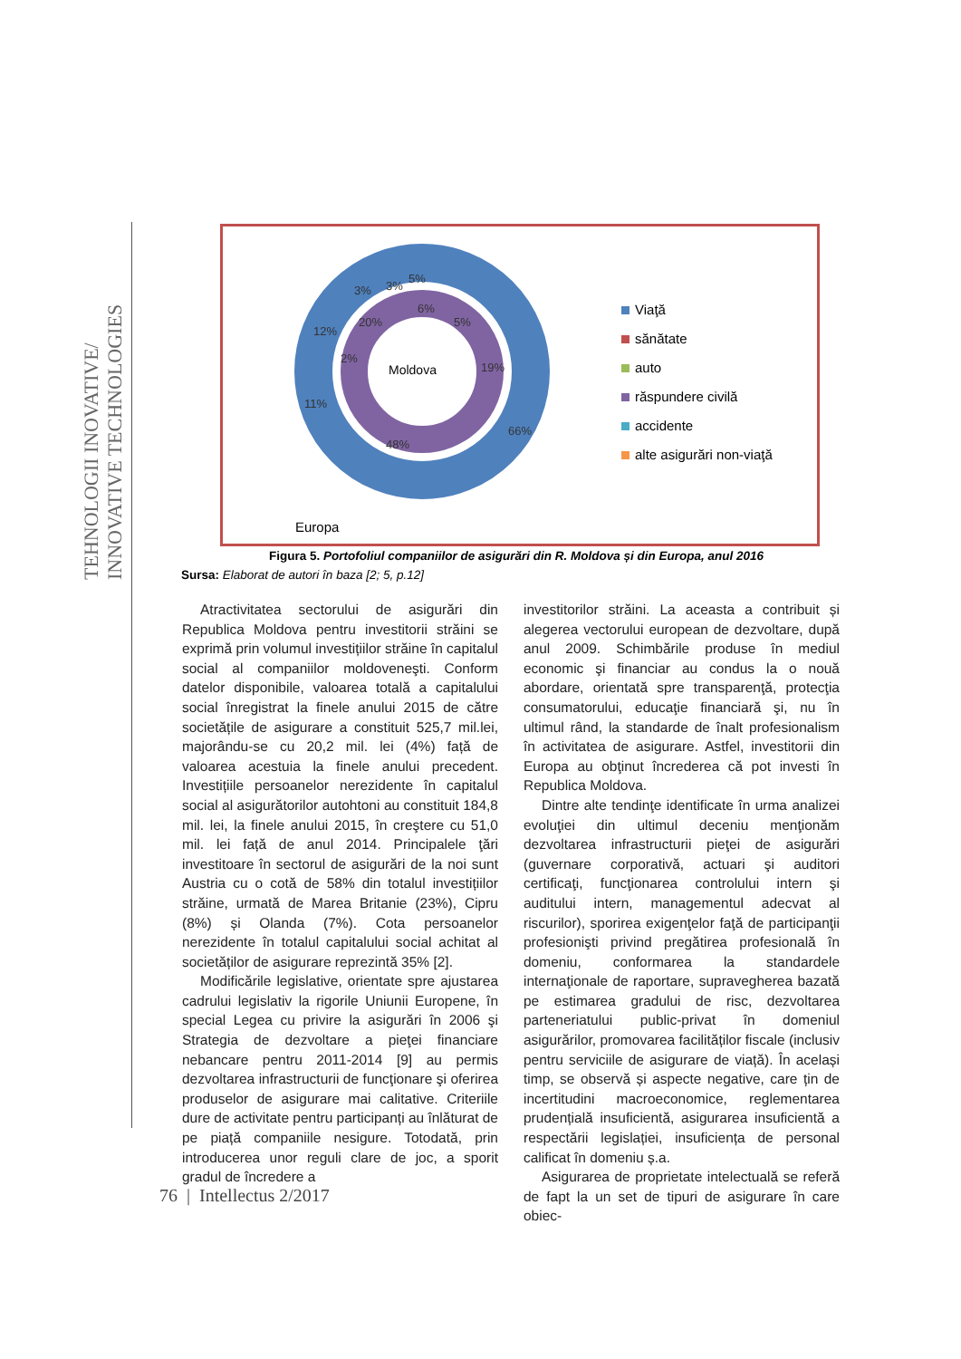TEHNOLOGII INOVATIVE/
INNOVATIVE TECHNOLOGIES
Moldova
Europa
6%
5%
19%
48%
66%
11%
12%
20%
2%
3%
3%
5%
Viaţă
sănătate
auto
răspundere civilă
accidente
alte asigurări non-viaţă
Figura 5. Portofoliul companiilor de asigurări din R. Moldova și din Europa, anul 2016
Sursa: Elaborat de autori în baza [2; 5, p.12]
Atractivitatea sectorului de asigurări din Republica Moldova pentru investitorii străini se exprimă prin volumul investițiilor străine în capitalul social al companiilor moldoveneşti. Conform datelor disponibile, valoarea totală a capitalului social înregistrat la finele anului 2015 de către societățile de asigurare a constituit 525,7 mil.lei, majorându-se cu 20,2 mil. lei (4%) față de valoarea acestuia la finele anului precedent. Investițiile persoanelor nerezidente în capitalul social al asigurătorilor autohtoni au constituit 184,8 mil. lei, la finele anului 2015, în creştere cu 51,0 mil. lei față de anul 2014. Principalele ţări investitoare în sectorul de asigurări de la noi sunt Austria cu o cotă de 58% din totalul investițiilor străine, urmată de Marea Britanie (23%), Cipru (8%) și Olanda (7%). Cota persoanelor nerezidente în totalul capitalului social achitat al societăților de asigurare reprezintă 35% [2].
Modificările legislative, orientate spre ajustarea cadrului legislativ la rigorile Uniunii Europene, în special Legea cu privire la asigurări în 2006 şi Strategia de dezvoltare a pieţei financiare nebancare pentru 2011-2014 [9] au permis dezvoltarea infrastructurii de funcţionare şi oferirea produselor de asigurare mai calitative. Criteriile dure de activitate pentru participanți au înlăturat de pe piață companiile nesigure. Totodată, prin introducerea unor reguli clare de joc, a sporit gradul de încredere a
investitorilor străini. La aceasta a contribuit și alegerea vectorului european de dezvoltare, după anul 2009. Schimbările produse în mediul economic şi financiar au condus la o nouă abordare, orientată spre transparenţă, protecţia consumatorului, educaţie financiară şi, nu în ultimul rând, la standarde de înalt profesionalism în activitatea de asigurare. Astfel, investitorii din Europa au obţinut încrederea că pot investi în Republica Moldova.
Dintre alte tendinţe identificate în urma analizei evoluţiei din ultimul deceniu menţionăm dezvoltarea infrastructurii pieţei de asigurări (guvernare corporativă, actuari şi auditori certificaţi, funcţionarea controlului intern şi auditului intern, managementul adecvat al riscurilor), sporirea exigenţelor faţă de participanţii profesionişti privind pregătirea profesională în domeniu, conformarea la standardele internaţionale de raportare, supravegherea bazată pe estimarea gradului de risc, dezvoltarea parteneriatului public-privat în domeniul asigurărilor, promovarea facilităților fiscale (inclusiv pentru serviciile de asigurare de viață). În același timp, se observă și aspecte negative, care țin de incertitudini macroeconomice, reglementarea prudențială insuficientă, asigurarea insuficientă a respectării legislației, insuficiența de personal calificat în domeniu ș.a.
Asigurarea de proprietate intelectuală se referă de fapt la un set de tipuri de asigurare în care obiec-
76 | Intellectus 2/2017